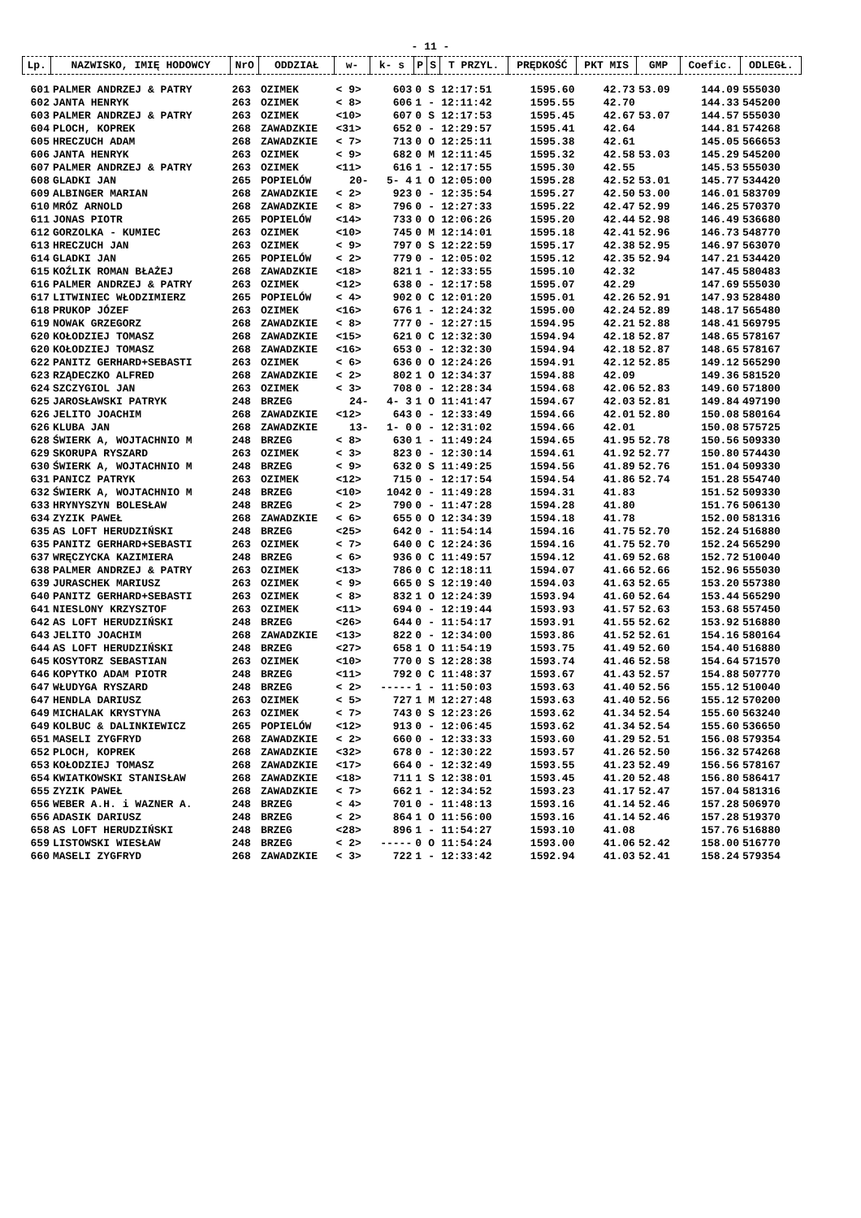- 11 -
| Lp. | NAZWISKO, IMIĘ HODOWCY | NrO | ODDZIAŁ | w- | k- s | P | S | T PRZYL. | PRĘDKOŚĆ | PKT MIS | GMP | Coefic. | ODLEGŁ. |
| --- | --- | --- | --- | --- | --- | --- | --- | --- | --- | --- | --- | --- | --- |
| 601 | PALMER ANDRZEJ & PATRY | 263 | OZIMEK | < 9> | 603 | 0 | S | 12:17:51 | 1595.60 | 42.73 | 53.09 | 144.09 | 555030 |
| 602 | JANTA HENRYK | 263 | OZIMEK | < 8> | 606 | 1 | - | 12:11:42 | 1595.55 | 42.70 | | 144.33 | 545200 |
| 603 | PALMER ANDRZEJ & PATRY | 263 | OZIMEK | <10> | 607 | 0 | S | 12:17:53 | 1595.45 | 42.67 | 53.07 | 144.57 | 555030 |
| 604 | PLOCH, KOPREK | 268 | ZAWADZKIE | <31> | 652 | 0 | - | 12:29:57 | 1595.41 | 42.64 | | 144.81 | 574268 |
| 605 | HRECZUCH ADAM | 268 | ZAWADZKIE | < 7> | 713 | 0 | O | 12:25:11 | 1595.38 | 42.61 | | 145.05 | 566653 |
| 606 | JANTA HENRYK | 263 | OZIMEK | < 9> | 682 | 0 | M | 12:11:45 | 1595.32 | 42.58 | 53.03 | 145.29 | 545200 |
| 607 | PALMER ANDRZEJ & PATRY | 263 | OZIMEK | <11> | 616 | 1 | - | 12:17:55 | 1595.30 | 42.55 | | 145.53 | 555030 |
| 608 | GLADKI JAN | 265 | POPIELÓW | 20- | 5- 4 | 1 | O | 12:05:00 | 1595.28 | 42.52 | 53.01 | 145.77 | 534420 |
| 609 | ALBINGER MARIAN | 268 | ZAWADZKIE | < 2> | 923 | 0 | - | 12:35:54 | 1595.27 | 42.50 | 53.00 | 146.01 | 583709 |
| 610 | MRÓZ ARNOLD | 268 | ZAWADZKIE | < 8> | 796 | 0 | - | 12:27:33 | 1595.22 | 42.47 | 52.99 | 146.25 | 570370 |
| 611 | JONAS PIOTR | 265 | POPIELÓW | <14> | 733 | 0 | O | 12:06:26 | 1595.20 | 42.44 | 52.98 | 146.49 | 536680 |
| 612 | GORZOLKA - KUMIEC | 263 | OZIMEK | <10> | 745 | 0 | M | 12:14:01 | 1595.18 | 42.41 | 52.96 | 146.73 | 548770 |
| 613 | HRECZUCH JAN | 263 | OZIMEK | < 9> | 797 | 0 | S | 12:22:59 | 1595.17 | 42.38 | 52.95 | 146.97 | 563070 |
| 614 | GLADKI JAN | 265 | POPIELÓW | < 2> | 779 | 0 | - | 12:05:02 | 1595.12 | 42.35 | 52.94 | 147.21 | 534420 |
| 615 | KOŹLIK ROMAN BŁAŻEJ | 268 | ZAWADZKIE | <18> | 821 | 1 | - | 12:33:55 | 1595.10 | 42.32 | | 147.45 | 580483 |
| 616 | PALMER ANDRZEJ & PATRY | 263 | OZIMEK | <12> | 638 | 0 | - | 12:17:58 | 1595.07 | 42.29 | | 147.69 | 555030 |
| 617 | LITWINIEC WŁODZIMIERZ | 265 | POPIELÓW | < 4> | 902 | 0 | C | 12:01:20 | 1595.01 | 42.26 | 52.91 | 147.93 | 528480 |
| 618 | PRUKOP JÓZEF | 263 | OZIMEK | <16> | 676 | 1 | - | 12:24:32 | 1595.00 | 42.24 | 52.89 | 148.17 | 565480 |
| 619 | NOWAK GRZEGORZ | 268 | ZAWADZKIE | < 8> | 777 | 0 | - | 12:27:15 | 1594.95 | 42.21 | 52.88 | 148.41 | 569795 |
| 620 | KOŁODZIEJ TOMASZ | 268 | ZAWADZKIE | <15> | 621 | 0 | C | 12:32:30 | 1594.94 | 42.18 | 52.87 | 148.65 | 578167 |
| 620 | KOŁODZIEJ TOMASZ | 268 | ZAWADZKIE | <16> | 653 | 0 | - | 12:32:30 | 1594.94 | 42.18 | 52.87 | 148.65 | 578167 |
| 622 | PANITZ GERHARD+SEBASTI | 263 | OZIMEK | < 6> | 636 | 0 | O | 12:24:26 | 1594.91 | 42.12 | 52.85 | 149.12 | 565290 |
| 623 | RZĄDECZKO ALFRED | 268 | ZAWADZKIE | < 2> | 802 | 1 | O | 12:34:37 | 1594.88 | 42.09 | | 149.36 | 581520 |
| 624 | SZCZYGIOL JAN | 263 | OZIMEK | < 3> | 708 | 0 | - | 12:28:34 | 1594.68 | 42.06 | 52.83 | 149.60 | 571800 |
| 625 | JAROSŁAWSKI PATRYK | 248 | BRZEG | 24- | 4- 3 | 1 | O | 11:41:47 | 1594.67 | 42.03 | 52.81 | 149.84 | 497190 |
| 626 | JELITO JOACHIM | 268 | ZAWADZKIE | <12> | 643 | 0 | - | 12:33:49 | 1594.66 | 42.01 | 52.80 | 150.08 | 580164 |
| 626 | KLUBA JAN | 268 | ZAWADZKIE | 13- | 1- 0 | 0 | - | 12:31:02 | 1594.66 | 42.01 | | 150.08 | 575725 |
| 628 | ŚWIERK A, WOJTACHNIO M | 248 | BRZEG | < 8> | 630 | 1 | - | 11:49:24 | 1594.65 | 41.95 | 52.78 | 150.56 | 509330 |
| 629 | SKORUPA RYSZARD | 263 | OZIMEK | < 3> | 823 | 0 | - | 12:30:14 | 1594.61 | 41.92 | 52.77 | 150.80 | 574430 |
| 630 | ŚWIERK A, WOJTACHNIO M | 248 | BRZEG | < 9> | 632 | 0 | S | 11:49:25 | 1594.56 | 41.89 | 52.76 | 151.04 | 509330 |
| 631 | PANICZ PATRYK | 263 | OZIMEK | <12> | 715 | 0 | - | 12:17:54 | 1594.54 | 41.86 | 52.74 | 151.28 | 554740 |
| 632 | ŚWIERK A, WOJTACHNIO M | 248 | BRZEG | <10> | 1042 | 0 | - | 11:49:28 | 1594.31 | 41.83 | | 151.52 | 509330 |
| 633 | HRYNYSZYN BOLESŁAW | 248 | BRZEG | < 2> | 790 | 0 | - | 11:47:28 | 1594.28 | 41.80 | | 151.76 | 506130 |
| 634 | ZYZIK PAWEŁ | 268 | ZAWADZKIE | < 6> | 655 | 0 | O | 12:34:39 | 1594.18 | 41.78 | | 152.00 | 581316 |
| 635 | AS LOFT HERUDZIŃSKI | 248 | BRZEG | <25> | 642 | 0 | - | 11:54:14 | 1594.16 | 41.75 | 52.70 | 152.24 | 516880 |
| 635 | PANITZ GERHARD+SEBASTI | 263 | OZIMEK | < 7> | 640 | 0 | C | 12:24:36 | 1594.16 | 41.75 | 52.70 | 152.24 | 565290 |
| 637 | WRĘCZYCKA KAZIMIERA | 248 | BRZEG | < 6> | 936 | 0 | C | 11:49:57 | 1594.12 | 41.69 | 52.68 | 152.72 | 510040 |
| 638 | PALMER ANDRZEJ & PATRY | 263 | OZIMEK | <13> | 786 | 0 | C | 12:18:11 | 1594.07 | 41.66 | 52.66 | 152.96 | 555030 |
| 639 | JURASCHEK MARIUSZ | 263 | OZIMEK | < 9> | 665 | 0 | S | 12:19:40 | 1594.03 | 41.63 | 52.65 | 153.20 | 557380 |
| 640 | PANITZ GERHARD+SEBASTI | 263 | OZIMEK | < 8> | 832 | 1 | O | 12:24:39 | 1593.94 | 41.60 | 52.64 | 153.44 | 565290 |
| 641 | NIESLONY KRZYSZTOF | 263 | OZIMEK | <11> | 694 | 0 | - | 12:19:44 | 1593.93 | 41.57 | 52.63 | 153.68 | 557450 |
| 642 | AS LOFT HERUDZIŃSKI | 248 | BRZEG | <26> | 644 | 0 | - | 11:54:17 | 1593.91 | 41.55 | 52.62 | 153.92 | 516880 |
| 643 | JELITO JOACHIM | 268 | ZAWADZKIE | <13> | 822 | 0 | - | 12:34:00 | 1593.86 | 41.52 | 52.61 | 154.16 | 580164 |
| 644 | AS LOFT HERUDZIŃSKI | 248 | BRZEG | <27> | 658 | 1 | O | 11:54:19 | 1593.75 | 41.49 | 52.60 | 154.40 | 516880 |
| 645 | KOSYTORZ SEBASTIAN | 263 | OZIMEK | <10> | 770 | 0 | S | 12:28:38 | 1593.74 | 41.46 | 52.58 | 154.64 | 571570 |
| 646 | KOPYTKO ADAM PIOTR | 248 | BRZEG | <11> | 792 | 0 | C | 11:48:37 | 1593.67 | 41.43 | 52.57 | 154.88 | 507770 |
| 647 | WŁUDYGA RYSZARD | 248 | BRZEG | < 2> | ----- | 1 | - | 11:50:03 | 1593.63 | 41.40 | 52.56 | 155.12 | 510040 |
| 647 | HENDLA DARIUSZ | 263 | OZIMEK | < 5> | 727 | 1 | M | 12:27:48 | 1593.63 | 41.40 | 52.56 | 155.12 | 570200 |
| 649 | MICHALAK KRYSTYNA | 263 | OZIMEK | < 7> | 743 | 0 | S | 12:23:26 | 1593.62 | 41.34 | 52.54 | 155.60 | 563240 |
| 649 | KOLBUC & DALINKIEWICZ | 265 | POPIELÓW | <12> | 913 | 0 | - | 12:06:45 | 1593.62 | 41.34 | 52.54 | 155.60 | 536650 |
| 651 | MASELI ZYGFRYD | 268 | ZAWADZKIE | < 2> | 660 | 0 | - | 12:33:33 | 1593.60 | 41.29 | 52.51 | 156.08 | 579354 |
| 652 | PLOCH, KOPREK | 268 | ZAWADZKIE | <32> | 678 | 0 | - | 12:30:22 | 1593.57 | 41.26 | 52.50 | 156.32 | 574268 |
| 653 | KOŁODZIEJ TOMASZ | 268 | ZAWADZKIE | <17> | 664 | 0 | - | 12:32:49 | 1593.55 | 41.23 | 52.49 | 156.56 | 578167 |
| 654 | KWIATKOWSKI STANISŁAW | 268 | ZAWADZKIE | <18> | 711 | 1 | S | 12:38:01 | 1593.45 | 41.20 | 52.48 | 156.80 | 586417 |
| 655 | ZYZIK PAWEŁ | 268 | ZAWADZKIE | < 7> | 662 | 1 | - | 12:34:52 | 1593.23 | 41.17 | 52.47 | 157.04 | 581316 |
| 656 | WEBER A.H. i WAZNER A. | 248 | BRZEG | < 4> | 701 | 0 | - | 11:48:13 | 1593.16 | 41.14 | 52.46 | 157.28 | 506970 |
| 656 | ADASIK DARIUSZ | 248 | BRZEG | < 2> | 864 | 1 | O | 11:56:00 | 1593.16 | 41.14 | 52.46 | 157.28 | 519370 |
| 658 | AS LOFT HERUDZIŃSKI | 248 | BRZEG | <28> | 896 | 1 | - | 11:54:27 | 1593.10 | 41.08 | | 157.76 | 516880 |
| 659 | LISTOWSKI WIESŁAW | 248 | BRZEG | < 2> | ----- | 0 | O | 11:54:24 | 1593.00 | 41.06 | 52.42 | 158.00 | 516770 |
| 660 | MASELI ZYGFRYD | 268 | ZAWADZKIE | < 3> | 722 | 1 | - | 12:33:42 | 1592.94 | 41.03 | 52.41 | 158.24 | 579354 |